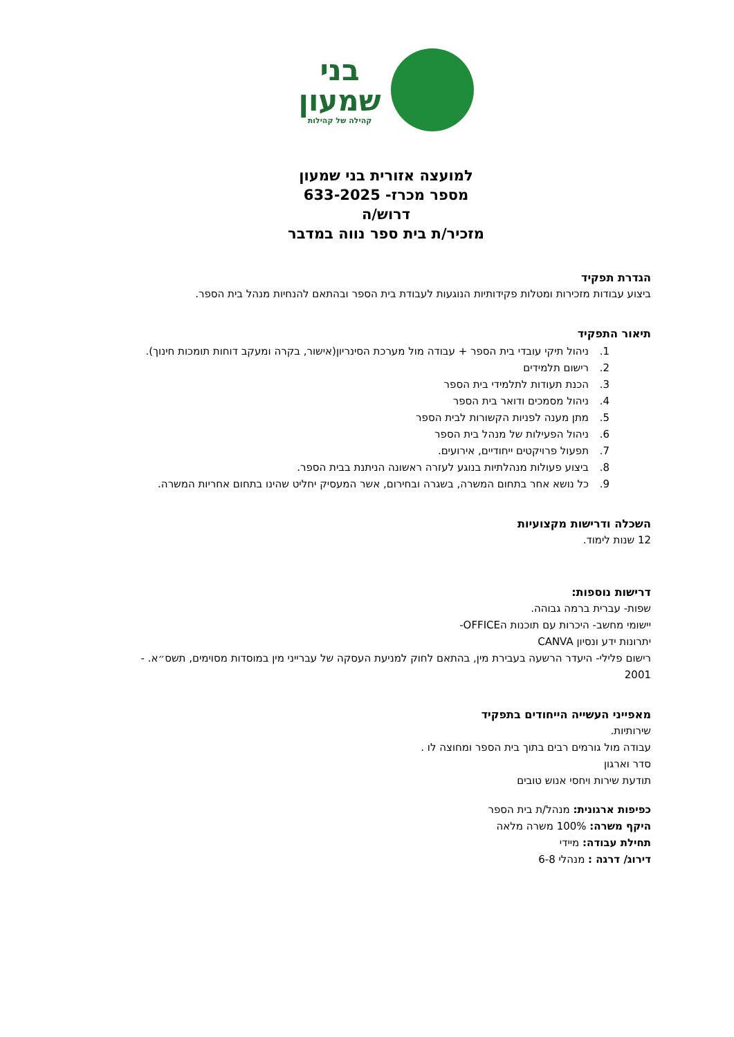בני
שמעון
קהילה של קהילות
למועצה אזורית בני שמעון
מספר מכרז- 633-2025
דרוש/ה
מזכיר/ת בית ספר נווה במדבר
הגדרת תפקיד
ביצוע עבודות מזכירות ומטלות פקידותיות הנוגעות לעבודת בית הספר ובהתאם להנחיות מנהל בית הספר.
תיאור התפקיד
1. ניהול תיקי עובדי בית הספר + עבודה מול מערכת הסינריון(אישור, בקרה ומעקב דוחות תומכות חינוך).
2. רישום תלמידים
3. הכנת תעודות לתלמידי בית הספר
4. ניהול מסמכים ודואר בית הספר
5. מתן מענה לפניות הקשורות לבית הספר
6. ניהול הפעילות של מנהל בית הספר
7. תפעול פרויקטים ייחודיים, אירועים.
8. ביצוע פעולות מנהלתיות בנוגע לעזרה ראשונה הניתנת בבית הספר.
9. כל נושא אחר בתחום המשרה, בשגרה ובחירום, אשר המעסיק יחליט שהינו בתחום אחריות המשרה.
השכלה ודרישות מקצועיות
12 שנות לימוד.
דרישות נוספות:
שפות- עברית ברמה גבוהה.
יישומי מחשב- היכרות עם תוכנות הOFFICE-
יתרונות ידע ונסיון CANVA
רישום פלילי- היעדר הרשעה בעבירת מין, בהתאם לחוק למניעת העסקה של עברייני מין במוסדות מסוימים, תשס״א. - 2001
מאפייני העשייה הייחודים בתפקיד
שירותיות.
עבודה מול גורמים רבים בתוך בית הספר ומחוצה לו .
סדר וארגון
תודעת שירות ויחסי אנוש טובים
כפיפות ארגונית: מנהל/ת בית הספר
היקף משרה: 100% משרה מלאה
תחילת עבודה: מיידי
דירוג/ דרגה : מנהלי 6-8